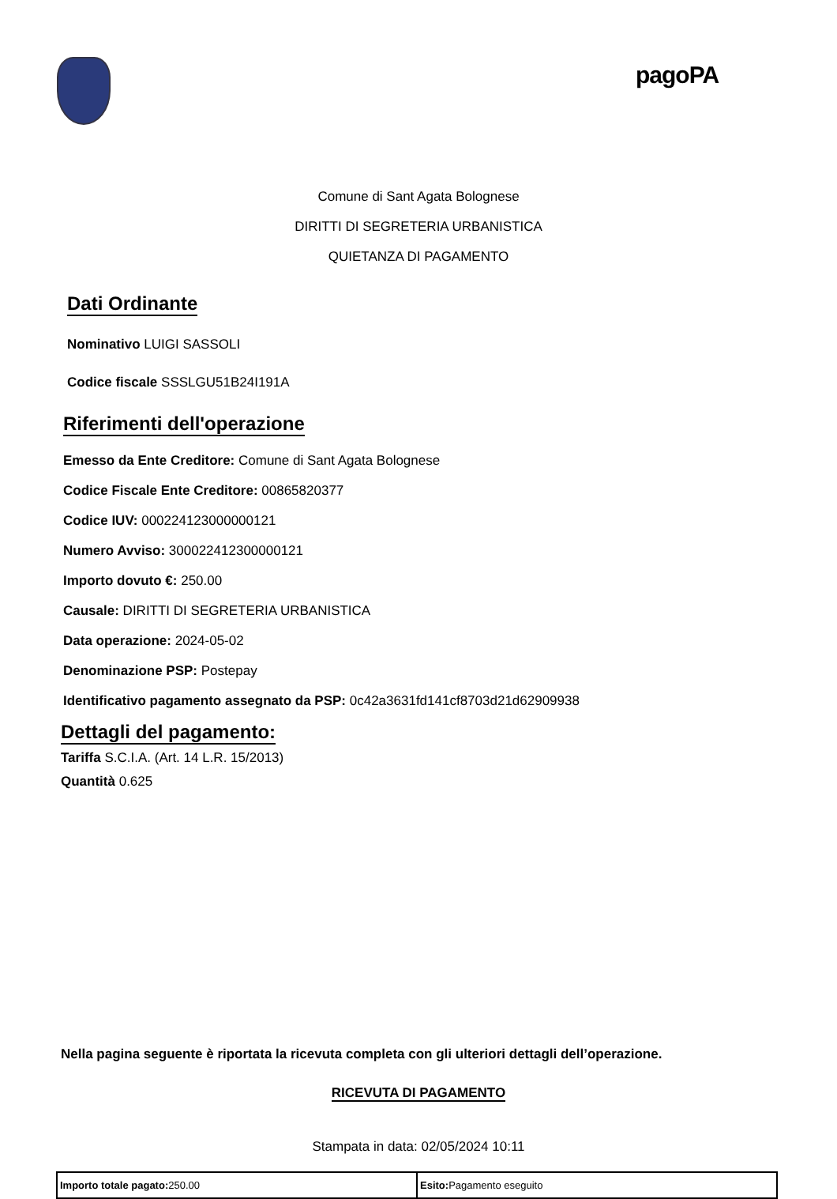pagoPA
Comune di Sant Agata Bolognese
DIRITTI DI SEGRETERIA URBANISTICA
QUIETANZA DI PAGAMENTO
Dati Ordinante
Nominativo LUIGI SASSOLI
Codice fiscale SSSLGU51B24I191A
Riferimenti dell'operazione
Emesso da Ente Creditore: Comune di Sant Agata Bolognese
Codice Fiscale Ente Creditore: 00865820377
Codice IUV: 000224123000000121
Numero Avviso: 300022412300000121
Importo dovuto €: 250.00
Causale: DIRITTI DI SEGRETERIA URBANISTICA
Data operazione: 2024-05-02
Denominazione PSP: Postepay
Identificativo pagamento assegnato da PSP: 0c42a3631fd141cf8703d21d62909938
Dettagli del pagamento:
Tariffa S.C.I.A. (Art. 14 L.R. 15/2013)
Quantità 0.625
Nella pagina seguente è riportata la ricevuta completa con gli ulteriori dettagli dell’operazione.
RICEVUTA DI PAGAMENTO
Stampata in data: 02/05/2024 10:11
| Importo totale pagato: 250.00 | Esito: Pagamento eseguito |